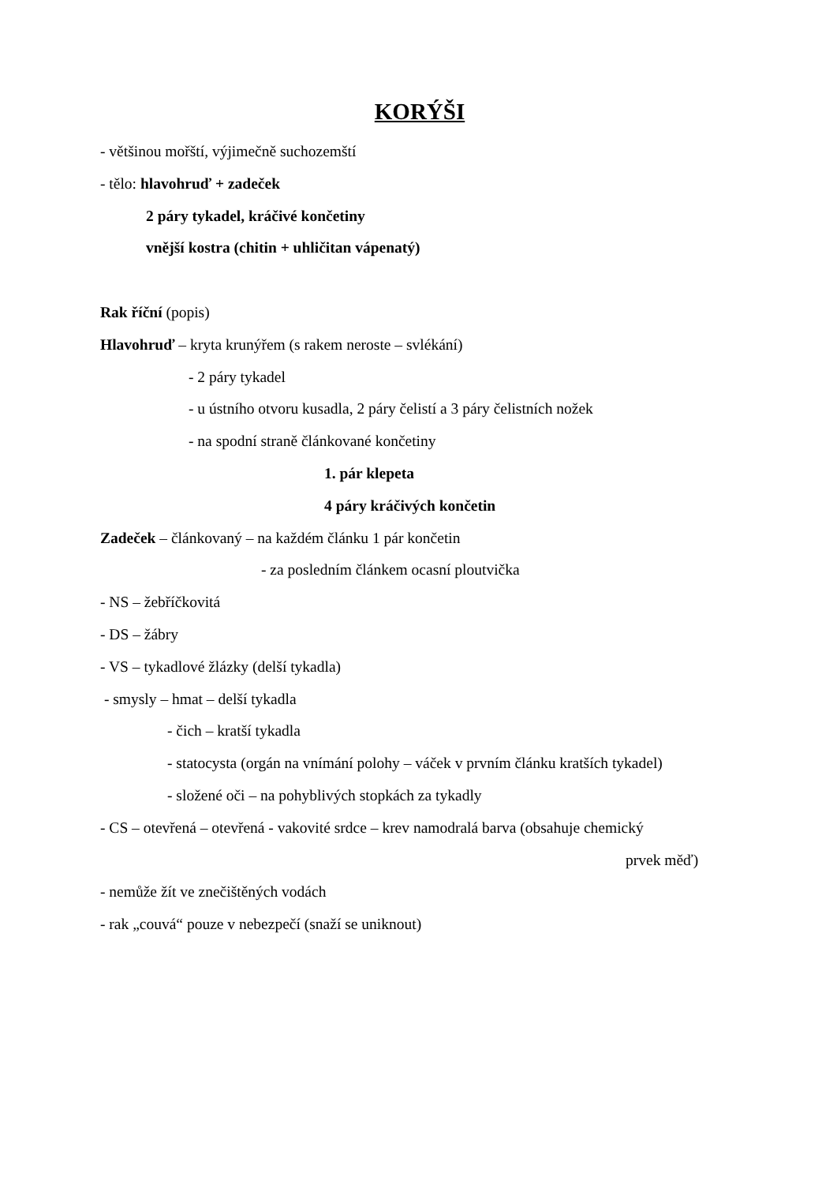KORÝŠI
- většinou mořští, výjimečně suchozemští
- tělo: hlavohruď + zadeček
2 páry tykadel, kráčivé končetiny
vnější kostra (chitin + uhličitan vápenatý)
Rak říční (popis)
Hlavohruď – kryta krunýřem (s rakem neroste – svlékání)
- 2 páry tykadel
- u ústního otvoru kusadla, 2 páry čelistí a 3 páry čelistních nožek
- na spodní straně článkované končetiny
1. pár klepeta
4 páry kráčivých končetin
Zadeček – článkovaný – na každém článku 1 pár končetin
- za posledním článkem ocasní ploutvička
- NS – žebříčkovitá
- DS – žábry
- VS – tykadlové žlázky (delší tykadla)
- smysly – hmat – delší tykadla
- čich – kratší tykadla
- statocysta (orgán na vnímání polohy – váček v prvním článku kratších tykadel)
- složené oči – na pohyblivých stopkách za tykadly
- CS – otevřená – otevřená - vakovité srdce – krev namodralá barva (obsahuje chemický
prvek měď)
- nemůže žít ve znečištěných vodách
- rak „couvá“ pouze v nebezpečí (snaží se uniknout)